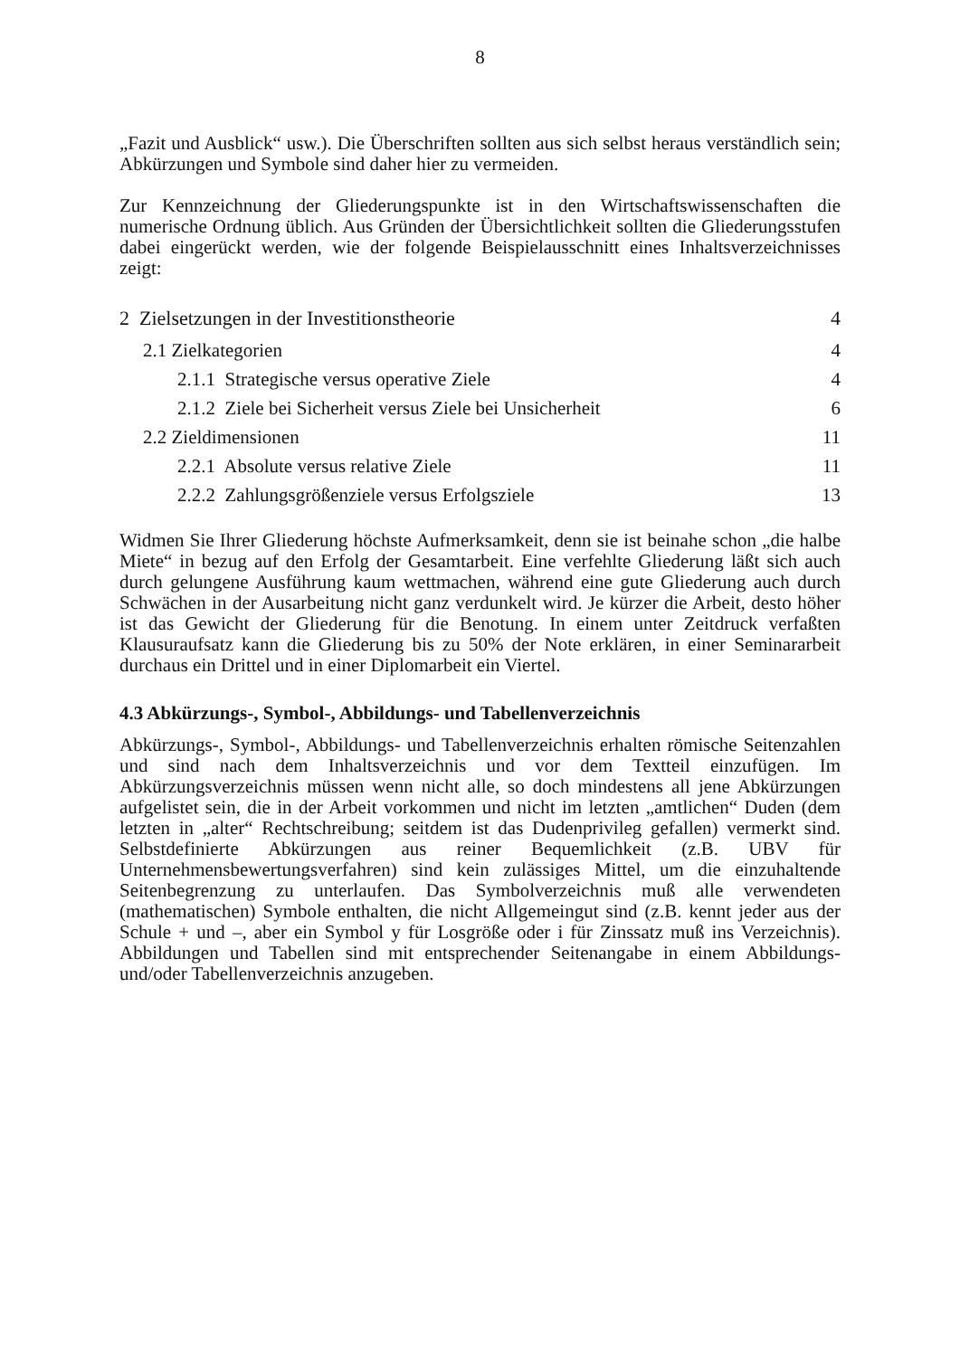8
„Fazit und Ausblick“ usw.). Die Überschriften sollten aus sich selbst heraus verständlich sein; Abkürzungen und Symbole sind daher hier zu vermeiden.
Zur Kennzeichnung der Gliederungspunkte ist in den Wirtschaftswissenschaften die numerische Ordnung üblich. Aus Gründen der Übersichtlichkeit sollten die Gliederungsstufen dabei eingerückt werden, wie der folgende Beispielausschnitt eines Inhaltsverzeichnisses zeigt:
2 Zielsetzungen in der Investitionstheorie 4
2.1 Zielkategorien 4
2.1.1 Strategische versus operative Ziele 4
2.1.2 Ziele bei Sicherheit versus Ziele bei Unsicherheit 6
2.2 Zieldimensionen 11
2.2.1 Absolute versus relative Ziele 11
2.2.2 Zahlungsgrößenziele versus Erfolgsziele 13
Widmen Sie Ihrer Gliederung höchste Aufmerksamkeit, denn sie ist beinahe schon „die halbe Miete“ in bezug auf den Erfolg der Gesamtarbeit. Eine verfehlte Gliederung läßt sich auch durch gelungene Ausführung kaum wettmachen, während eine gute Gliederung auch durch Schwächen in der Ausarbeitung nicht ganz verdunkelt wird. Je kürzer die Arbeit, desto höher ist das Gewicht der Gliederung für die Benotung. In einem unter Zeitdruck verfaßten Klausuraufsatz kann die Gliederung bis zu 50% der Note erklären, in einer Seminararbeit durchaus ein Drittel und in einer Diplomarbeit ein Viertel.
4.3 Abkürzungs-, Symbol-, Abbildungs- und Tabellenverzeichnis
Abkürzungs-, Symbol-, Abbildungs- und Tabellenverzeichnis erhalten römische Seitenzahlen und sind nach dem Inhaltsverzeichnis und vor dem Textteil einzufügen. Im Abkürzungsverzeichnis müssen wenn nicht alle, so doch mindestens all jene Abkürzungen aufgelistet sein, die in der Arbeit vorkommen und nicht im letzten „amtlichen“ Duden (dem letzten in „alter“ Rechtschreibung; seitdem ist das Dudenprivileg gefallen) vermerkt sind. Selbstdefinierte Abkürzungen aus reiner Bequemlichkeit (z.B. UBV für Unternehmensbewertungsverfahren) sind kein zulässiges Mittel, um die einzuhaltende Seitenbegrenzung zu unterlaufen. Das Symbolverzeichnis muß alle verwendeten (mathematischen) Symbole enthalten, die nicht Allgemeingut sind (z.B. kennt jeder aus der Schule + und –, aber ein Symbol y für Losgröße oder i für Zinssatz muß ins Verzeichnis). Abbildungen und Tabellen sind mit entsprechender Seitenangabe in einem Abbildungs- und/oder Tabellenverzeichnis anzugeben.